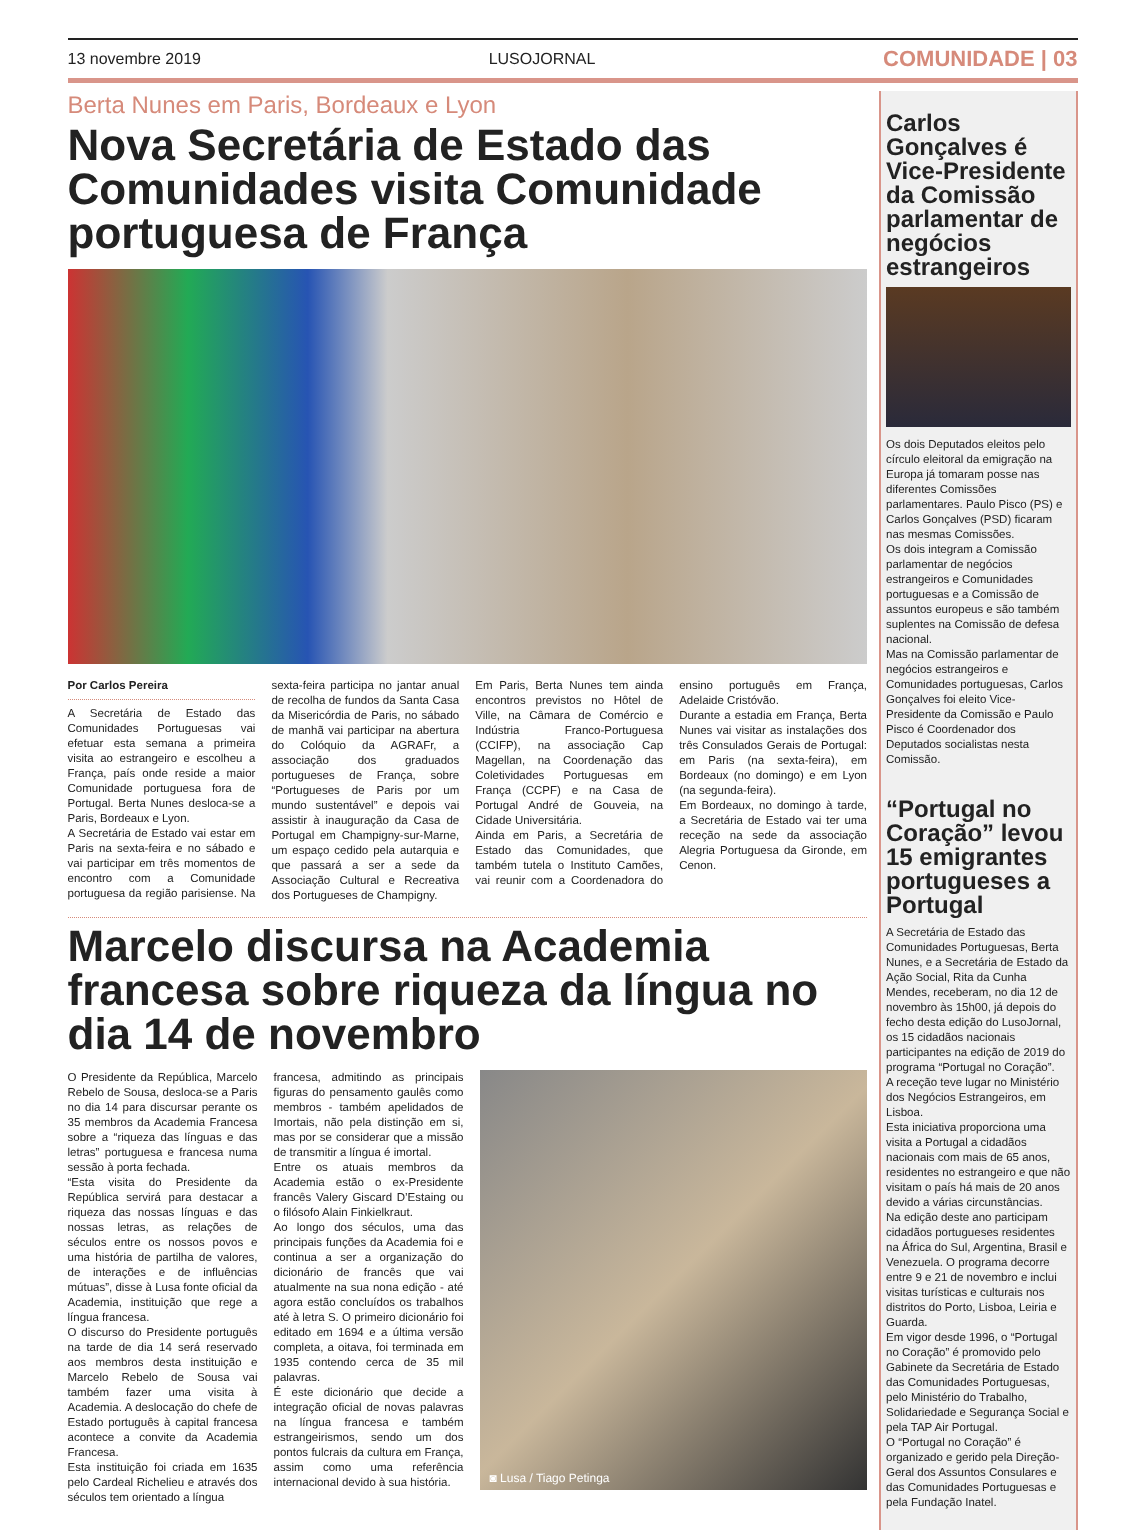13 novembre 2019 LUSOJORNAL COMUNIDADE | 03
Berta Nunes em Paris, Bordeaux e Lyon
Nova Secretária de Estado das Comunidades visita Comunidade portuguesa de França
Por Carlos Pereira
A Secretária de Estado das Comunidades Portuguesas vai efetuar esta semana a primeira visita ao estrangeiro e escolheu a França, país onde reside a maior Comunidade portuguesa fora de Portugal. Berta Nunes desloca-se a Paris, Bordeaux e Lyon.
A Secretária de Estado vai estar em Paris na sexta-feira e no sábado e vai participar em três momentos de encontro com a Comunidade portuguesa da região parisiense. Na sexta-feira participa no jantar anual de recolha de fundos da Santa Casa da Misericórdia de Paris, no sábado de manhã vai participar na abertura do Colóquio da AGRAFr, a associação dos graduados portugueses de França, sobre “Portugueses de Paris por um mundo sustentável” e depois vai assistir à inauguração da Casa de Portugal em Champigny-sur-Marne, um espaço cedido pela autarquia e que passará a ser a sede da Associação Cultural e Recreativa dos Portugueses de Champigny.
Em Paris, Berta Nunes tem ainda encontros previstos no Hôtel de Ville, na Câmara de Comércio e Indústria Franco-Portuguesa (CCIFP), na associação Cap Magellan, na Coordenação das Coletividades Portuguesas em França (CCPF) e na Casa de Portugal André de Gouveia, na Cidade Universitária.
Ainda em Paris, a Secretária de Estado das Comunidades, que também tutela o Instituto Camões, vai reunir com a Coordenadora do ensino português em França, Adelaide Cristóvão.
Durante a estadia em França, Berta Nunes vai visitar as instalações dos três Consulados Gerais de Portugal: em Paris (na sexta-feira), em Bordeaux (no domingo) e em Lyon (na segunda-feira).
Em Bordeaux, no domingo à tarde, a Secretária de Estado vai ter uma receção na sede da associação Alegria Portuguesa da Gironde, em Cenon.
Marcelo discursa na Academia francesa sobre riqueza da língua no dia 14 de novembro
O Presidente da República, Marcelo Rebelo de Sousa, desloca-se a Paris no dia 14 para discursar perante os 35 membros da Academia Francesa sobre a “riqueza das línguas e das letras” portuguesa e francesa numa sessão à porta fechada.
“Esta visita do Presidente da República servirá para destacar a riqueza das nossas línguas e das nossas letras, as relações de séculos entre os nossos povos e uma história de partilha de valores, de interações e de influências mútuas”, disse à Lusa fonte oficial da Academia, instituição que rege a língua francesa.
O discurso do Presidente português na tarde de dia 14 será reservado aos membros desta instituição e Marcelo Rebelo de Sousa vai também fazer uma visita à Academia. A deslocação do chefe de Estado português à capital francesa acontece a convite da Academia Francesa.
Esta instituição foi criada em 1635 pelo Cardeal Richelieu e através dos séculos tem orientado a língua
francesa, admitindo as principais figuras do pensamento gaulês como membros - também apelidados de Imortais, não pela distinção em si, mas por se considerar que a missão de transmitir a língua é imortal.
Entre os atuais membros da Academia estão o ex-Presidente francês Valery Giscard D’Estaing ou o filósofo Alain Finkielkraut.
Ao longo dos séculos, uma das principais funções da Academia foi e continua a ser a organização do dicionário de francês que vai atualmente na sua nona edição - até agora estão concluídos os trabalhos até à letra S. O primeiro dicionário foi editado em 1694 e a última versão completa, a oitava, foi terminada em 1935 contendo cerca de 35 mil palavras.
É este dicionário que decide a integração oficial de novas palavras na língua francesa e também estrangeirismos, sendo um dos pontos fulcrais da cultura em França, assim como uma referência internacional devido à sua história.
◙ Lusa / Tiago Petinga
Carlos Gonçalves é Vice-Presidente da Comissão parlamentar de negócios estrangeiros
Os dois Deputados eleitos pelo círculo eleitoral da emigração na Europa já tomaram posse nas diferentes Comissões parlamentares. Paulo Pisco (PS) e Carlos Gonçalves (PSD) ficaram nas mesmas Comissões.
Os dois integram a Comissão parlamentar de negócios estrangeiros e Comunidades portuguesas e a Comissão de assuntos europeus e são também suplentes na Comissão de defesa nacional.
Mas na Comissão parlamentar de negócios estrangeiros e Comunidades portuguesas, Carlos Gonçalves foi eleito Vice-Presidente da Comissão e Paulo Pisco é Coordenador dos Deputados socialistas nesta Comissão.
“Portugal no Coração” levou 15 emigrantes portugueses a Portugal
A Secretária de Estado das Comunidades Portuguesas, Berta Nunes, e a Secretária de Estado da Ação Social, Rita da Cunha Mendes, receberam, no dia 12 de novembro às 15h00, já depois do fecho desta edição do LusoJornal, os 15 cidadãos nacionais participantes na edição de 2019 do programa “Portugal no Coração”.
A receção teve lugar no Ministério dos Negócios Estrangeiros, em Lisboa.
Esta iniciativa proporciona uma visita a Portugal a cidadãos nacionais com mais de 65 anos, residentes no estrangeiro e que não visitam o país há mais de 20 anos devido a várias circunstâncias.
Na edição deste ano participam cidadãos portugueses residentes na África do Sul, Argentina, Brasil e Venezuela. O programa decorre entre 9 e 21 de novembro e inclui visitas turísticas e culturais nos distritos do Porto, Lisboa, Leiria e Guarda.
Em vigor desde 1996, o “Portugal no Coração” é promovido pelo Gabinete da Secretária de Estado das Comunidades Portuguesas, pelo Ministério do Trabalho, Solidariedade e Segurança Social e pela TAP Air Portugal.
O “Portugal no Coração” é organizado e gerido pela Direção-Geral dos Assuntos Consulares e das Comunidades Portuguesas e pela Fundação Inatel.